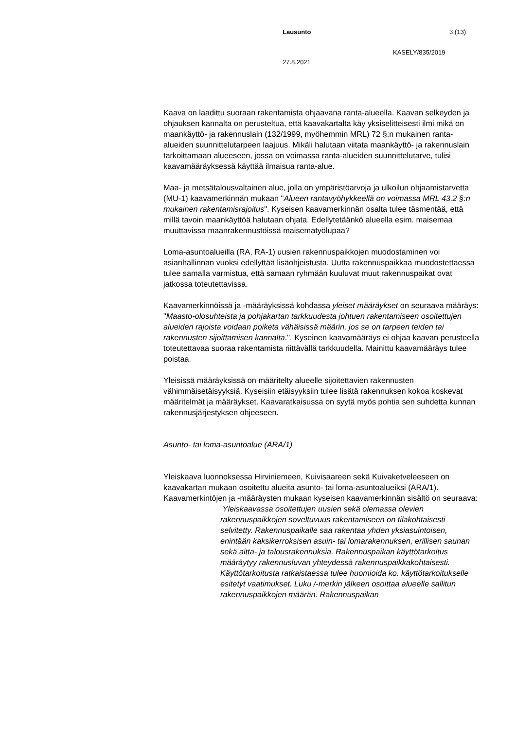Lausunto 3 (13)
KASELY/835/2019
27.8.2021
Kaava on laadittu suoraan rakentamista ohjaavana ranta-alueella. Kaavan selkeyden ja ohjauksen kannalta on perusteltua, että kaavakartalta käy yksiselitteisesti ilmi mikä on maankäyttö- ja rakennuslain (132/1999, myöhemmin MRL) 72 §:n mukainen ranta-alueiden suunnittelutarpeen laajuus. Mikäli halutaan viitata maankäyttö- ja rakennuslain tarkoittamaan alueeseen, jossa on voimassa ranta-alueiden suunnittelutarve, tulisi kaavamääräyksessä käyttää ilmaisua ranta-alue.
Maa- ja metsätalousvaltainen alue, jolla on ympäristöarvoja ja ulkoilun ohjaamistarvetta (MU-1) kaavamerkinnän mukaan "Alueen rantavyöhykkeellä on voimassa MRL 43.2 §:n mukainen rakentamisrajoitus". Kyseisen kaavamerkinnän osalta tulee täsmentää, että millä tavoin maankäyttöä halutaan ohjata. Edellytetäänkö alueella esim. maisemaa muuttavissa maanrakennustöissä maisematyölupaa?
Loma-asuntoalueilla (RA, RA-1) uusien rakennuspaikkojen muodostaminen voi asianhallinnan vuoksi edellyttää lisäohjeistusta. Uutta rakennuspaikkaa muodostettaessa tulee samalla varmistua, että samaan ryhmään kuuluvat muut rakennuspaikat ovat jatkossa toteutettavissa.
Kaavamerkinnöissä ja -määräyksissä kohdassa yleiset määräykset on seuraava määräys: "Maasto-olosuhteista ja pohjakartan tarkkuudesta johtuen rakentamiseen osoitettujen alueiden rajoista voidaan poiketa vähäisissä määrin, jos se on tarpeen teiden tai rakennusten sijoittamisen kannalta.". Kyseinen kaavamääräys ei ohjaa kaavan perusteella toteutettavaa suoraa rakentamista riittävällä tarkkuudella. Mainittu kaavamääräys tulee poistaa.
Yleisissä määräyksissä on määritelty alueelle sijoitettavien rakennusten vähimmäisetäisyyksiä. Kyseisiin etäisyyksiin tulee lisätä rakennuksen kokoa koskevat määritelmät ja määräykset. Kaavaratkaisussa on syytä myös pohtia sen suhdetta kunnan rakennusjärjestyksen ohjeeseen.
Asunto- tai loma-asuntoalue (ARA/1)
Yleiskaava luonnoksessa Hirviniemeen, Kuivisaareen sekä Kuivaketveleeseen on kaavakartan mukaan osoitettu alueita asunto- tai loma-asuntoalueiksi (ARA/1). Kaavamerkintöjen ja -määräysten mukaan kyseisen kaavamerkinnän sisältö on seuraava:
Yleiskaavassa osoitettujen uusien sekä olemassa olevien rakennuspaikkojen soveltuvuus rakentamiseen on tilakohtaisesti selvitetty. Rakennuspaikalle saa rakentaa yhden yksiasuintoisen, enintään kaksikerroksisen asuin- tai lomarakennuksen, erillisen saunan sekä aitta- ja talousrakennuksia. Rakennuspaikan käyttötarkoitus määräytyy rakennusluvan yhteydessä rakennuspaikkakohtaisesti. Käyttötarkoitusta ratkaistaessa tulee huomioida ko. käyttötarkoitukselle esitetyt vaatimukset. Luku /-merkin jälkeen osoittaa alueelle sallitun rakennuspaikkojen määrän. Rakennuspaikan